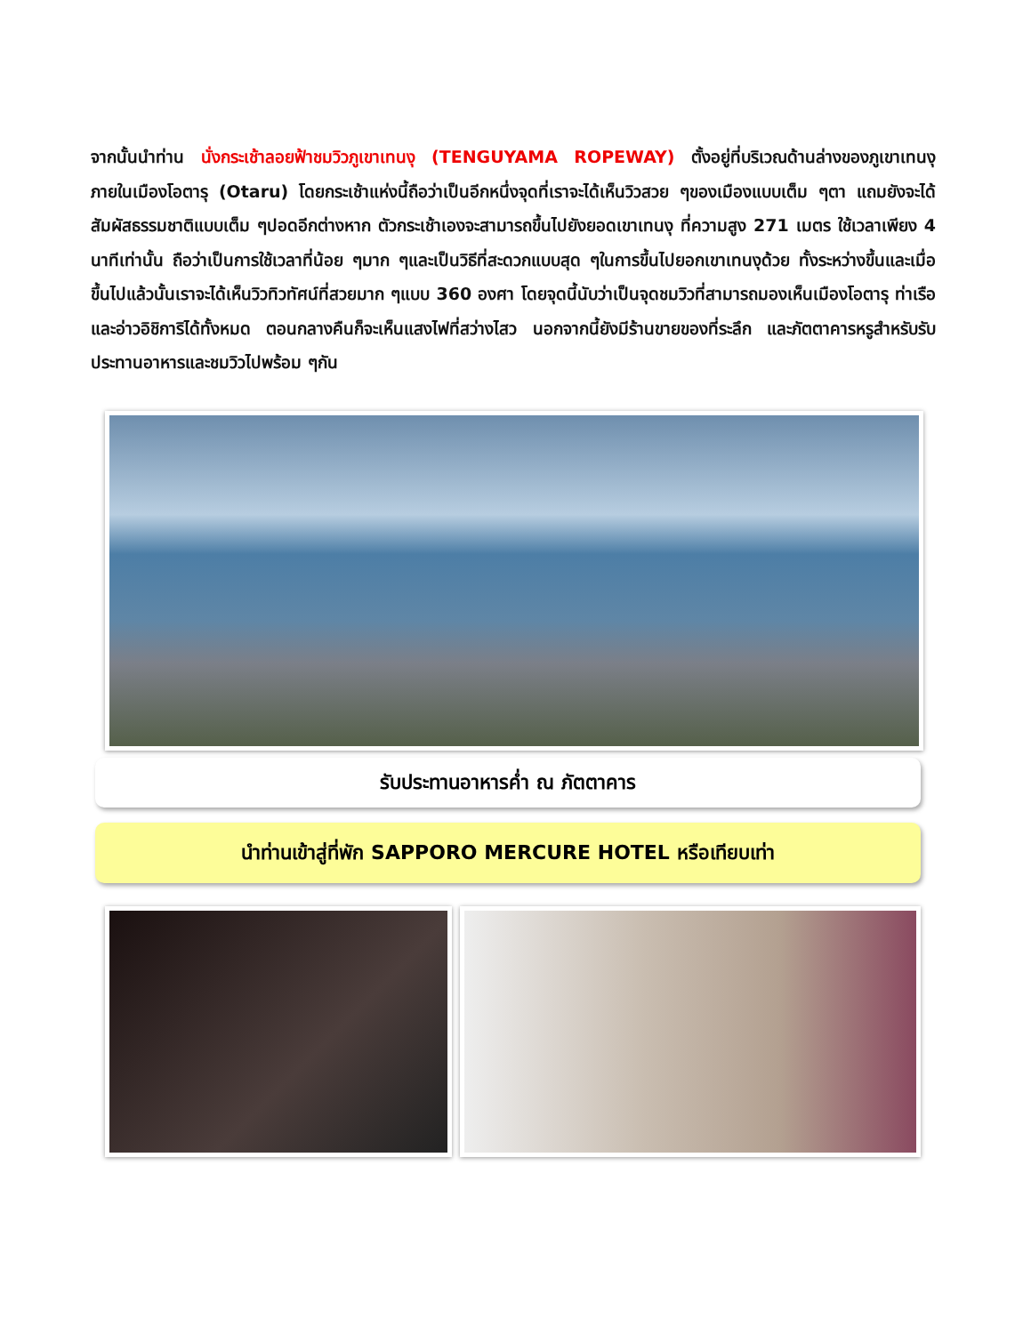จากนั้นนำท่าน นั่งกระเช้าลอยฟ้าชมวิวภูเขาเทนงุ (TENGUYAMA ROPEWAY) ตั้งอยู่ที่บริเวณด้านล่างของภูเขาเทนงุ ภายในเมืองโอตารุ (Otaru) โดยกระเช้าแห่งนี้ถือว่าเป็นอีกหนึ่งจุดที่เราจะได้เห็นวิวสวย ๆของเมืองแบบเต็ม ๆตา แถมยังจะได้สัมผัสธรรมชาติแบบเต็ม ๆปอดอีกต่างหาก ตัวกระเช้าเองจะสามารถขึ้นไปยังยอดเขาเทนงุ ที่ความสูง 271 เมตร ใช้เวลาเพียง 4 นาทีเท่านั้น ถือว่าเป็นการใช้เวลาที่น้อย ๆมาก ๆและเป็นวิธีที่สะดวกแบบสุด ๆในการขึ้นไปยอกเขาเทนงุด้วย ทั้งระหว่างขึ้นและเมื่อขึ้นไปแล้วนั้นเราจะได้เห็นวิวทิวทัศน์ที่สวยมาก ๆแบบ 360 องศา โดยจุดนี้นับว่าเป็นจุดชมวิวที่สามารถมองเห็นเมืองโอตารุ ท่าเรือ และอ่าวอิชิการิได้ทั้งหมด ตอนกลางคืนก็จะเห็นแสงไฟที่สว่างไสว นอกจากนี้ยังมีร้านขายของที่ระลึก และภัตตาคารหรูสำหรับรับประทานอาหารและชมวิวไปพร้อม ๆกัน
รับประทานอาหารค่ำ ณ ภัตตาคาร
นำท่านเข้าสู่ที่พัก SAPPORO MERCURE HOTEL หรือเทียบเท่า